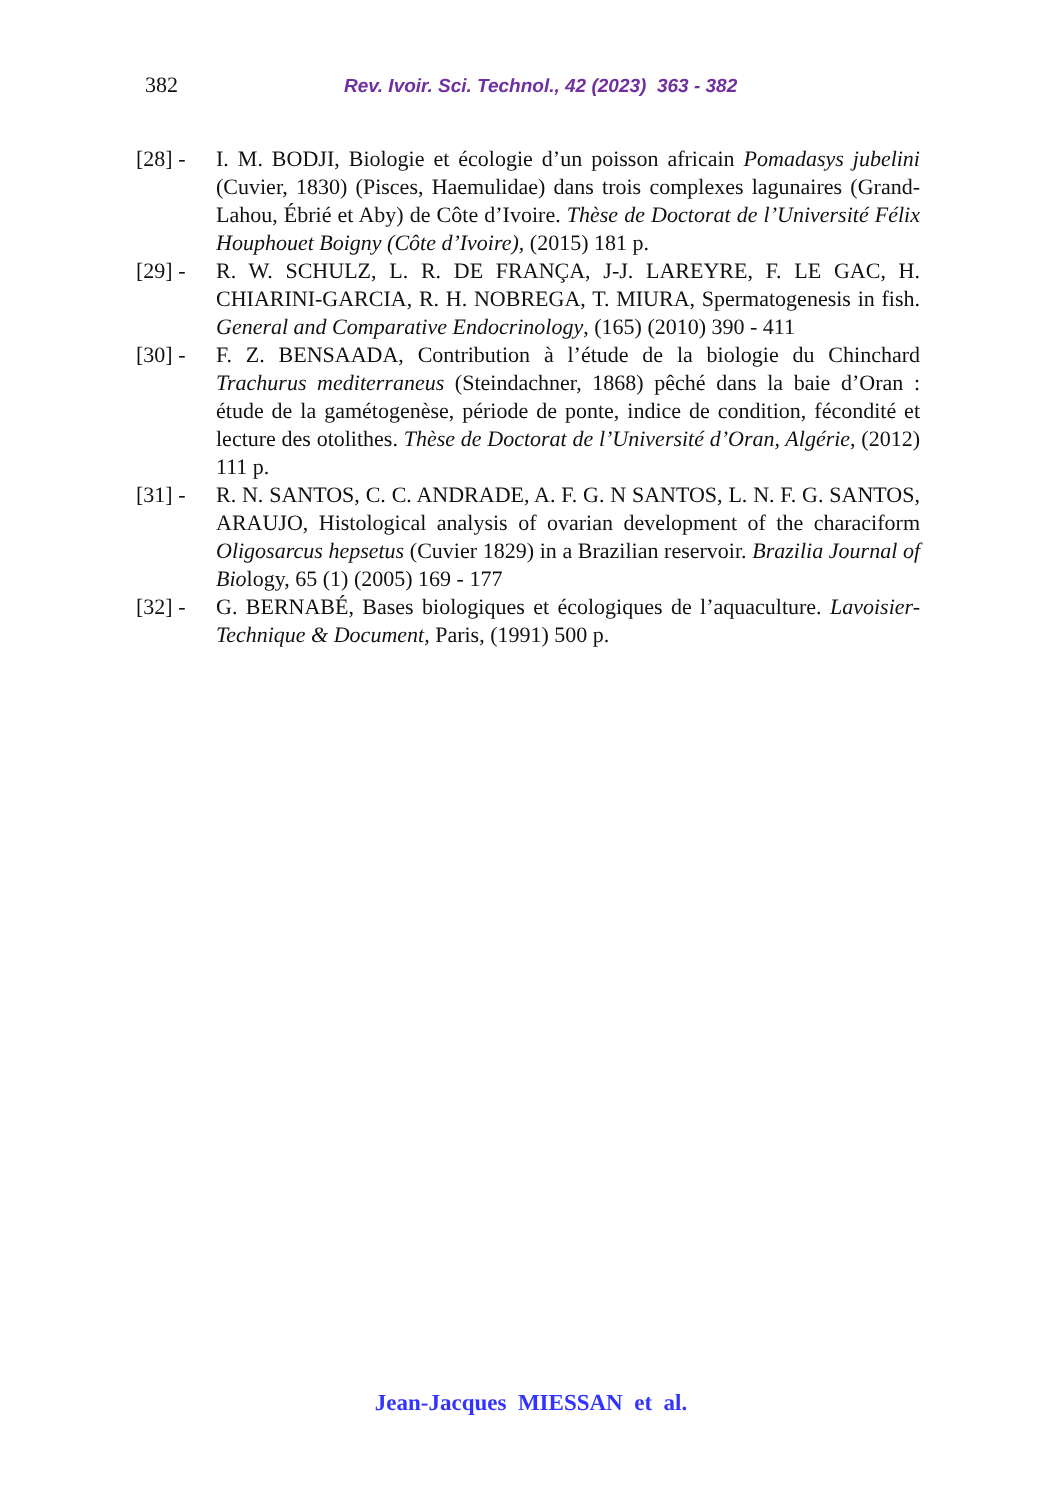382 Rev. Ivoir. Sci. Technol., 42 (2023) 363 - 382
[28] - I. M. BODJI, Biologie et écologie d’un poisson africain Pomadasys jubelini (Cuvier, 1830) (Pisces, Haemulidae) dans trois complexes lagunaires (Grand-Lahou, Ébrié et Aby) de Côte d’Ivoire. Thèse de Doctorat de l’Université Félix Houphouet Boigny (Côte d’Ivoire), (2015) 181 p.
[29] - R. W. SCHULZ, L. R. DE FRANÇA, J-J. LAREYRE, F. LE GAC, H. CHIARINI-GARCIA, R. H. NOBREGA, T. MIURA, Spermatogenesis in fish. General and Comparative Endocrinology, (165) (2010) 390 - 411
[30] - F. Z. BENSAADA, Contribution à l’étude de la biologie du Chinchard Trachurus mediterraneus (Steindachner, 1868) pêché dans la baie d’Oran : étude de la gamétogenèse, période de ponte, indice de condition, fécondité et lecture des otolithes. Thèse de Doctorat de l’Université d’Oran, Algérie, (2012) 111 p.
[31] - R. N. SANTOS, C. C. ANDRADE, A. F. G. N SANTOS, L. N. F. G. SANTOS, ARAUJO, Histological analysis of ovarian development of the characiform Oligosarcus hepsetus (Cuvier 1829) in a Brazilian reservoir. Brazilia Journal of Biology, 65 (1) (2005) 169 - 177
[32] - G. BERNABÉ, Bases biologiques et écologiques de l’aquaculture. Lavoisier-Technique & Document, Paris, (1991) 500 p.
Jean-Jacques MIESSAN et al.